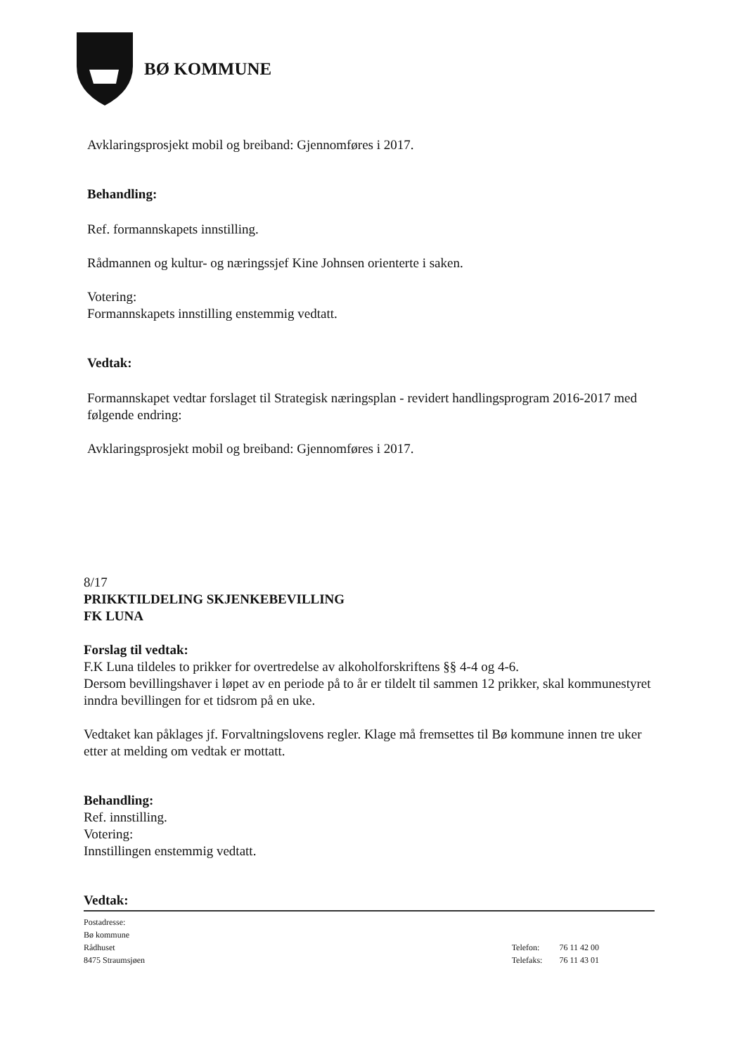BØ KOMMUNE
Avklaringsprosjekt mobil og breiband: Gjennomføres i 2017.
Behandling:
Ref. formannskapets innstilling.
Rådmannen og kultur- og næringssjef Kine Johnsen orienterte i saken.
Votering:
Formannskapets innstilling enstemmig vedtatt.
Vedtak:
Formannskapet vedtar forslaget til Strategisk næringsplan - revidert handlingsprogram 2016-2017 med følgende endring:
Avklaringsprosjekt mobil og breiband: Gjennomføres i 2017.
8/17
PRIKKTILDELING SKJENKEBEVILLING
FK LUNA
Forslag til vedtak:
F.K Luna tildeles to prikker for overtredelse av alkoholforskriftens §§ 4-4 og 4-6.
Dersom bevillingshaver i løpet av en periode på to år er tildelt til sammen 12 prikker, skal kommunestyret inndra bevillingen for et tidsrom på en uke.
Vedtaket kan påklages jf. Forvaltningslovens regler. Klage må fremsettes til Bø kommune innen tre uker etter at melding om vedtak er mottatt.
Behandling:
Ref. innstilling.
Votering:
Innstillingen enstemmig vedtatt.
Vedtak:
Postadresse:
Bø kommune
Rådhuset
8475 Straumsjøen
| Telefon: | 76 11 42 00 |
| Telefaks: | 76 11 43 01 |